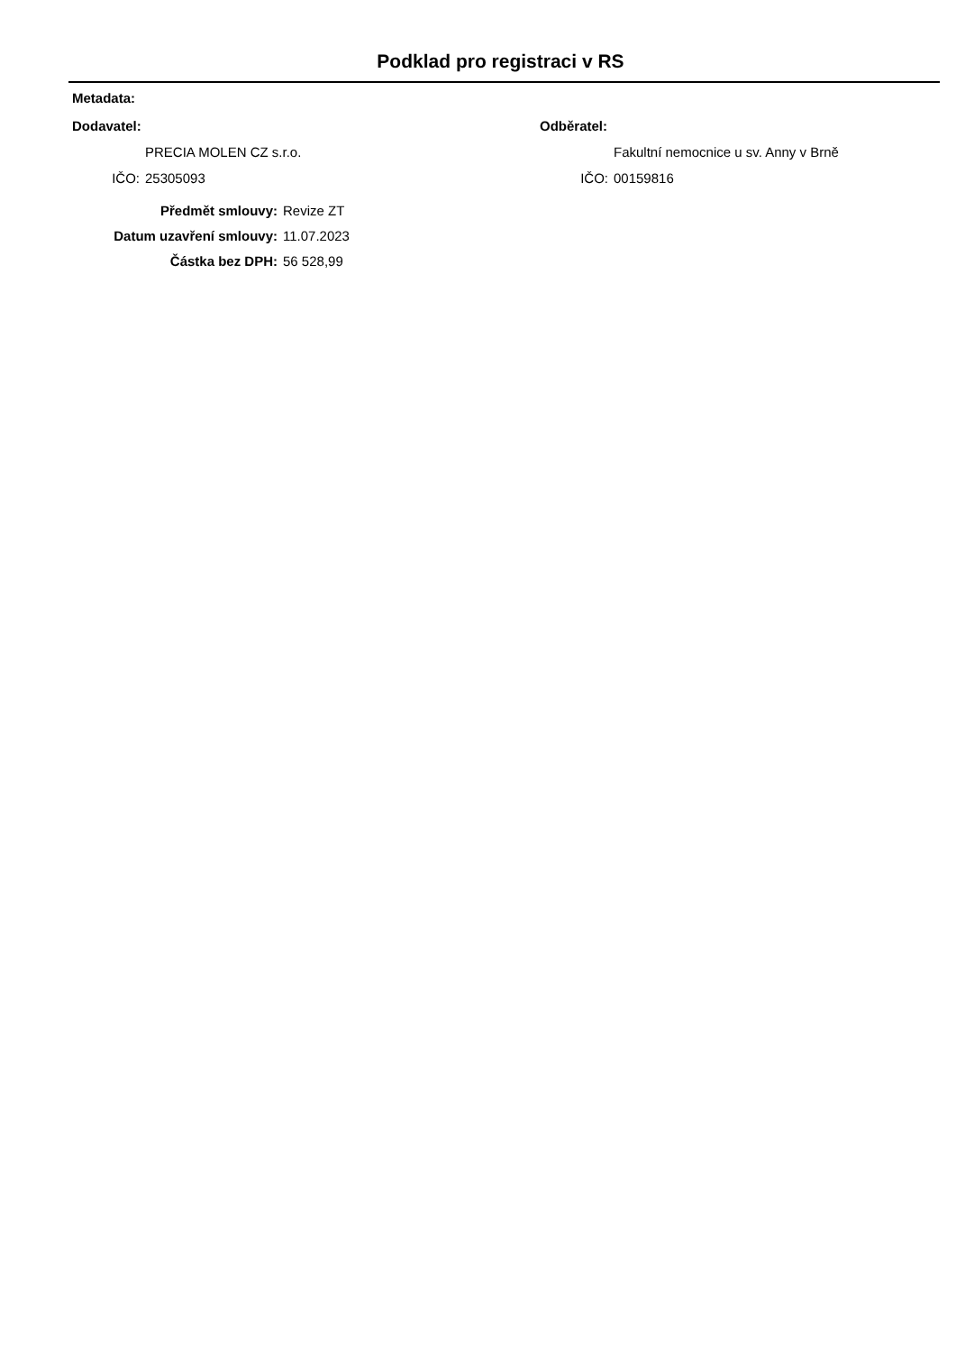Podklad pro registraci v RS
Metadata:
Dodavatel:
PRECIA MOLEN CZ s.r.o.
IČO: 25305093
Odběratel:
Fakultní nemocnice u sv. Anny v Brně
IČO: 00159816
Předmět smlouvy: Revize ZT
Datum uzavření smlouvy: 11.07.2023
Částka bez DPH: 56 528,99